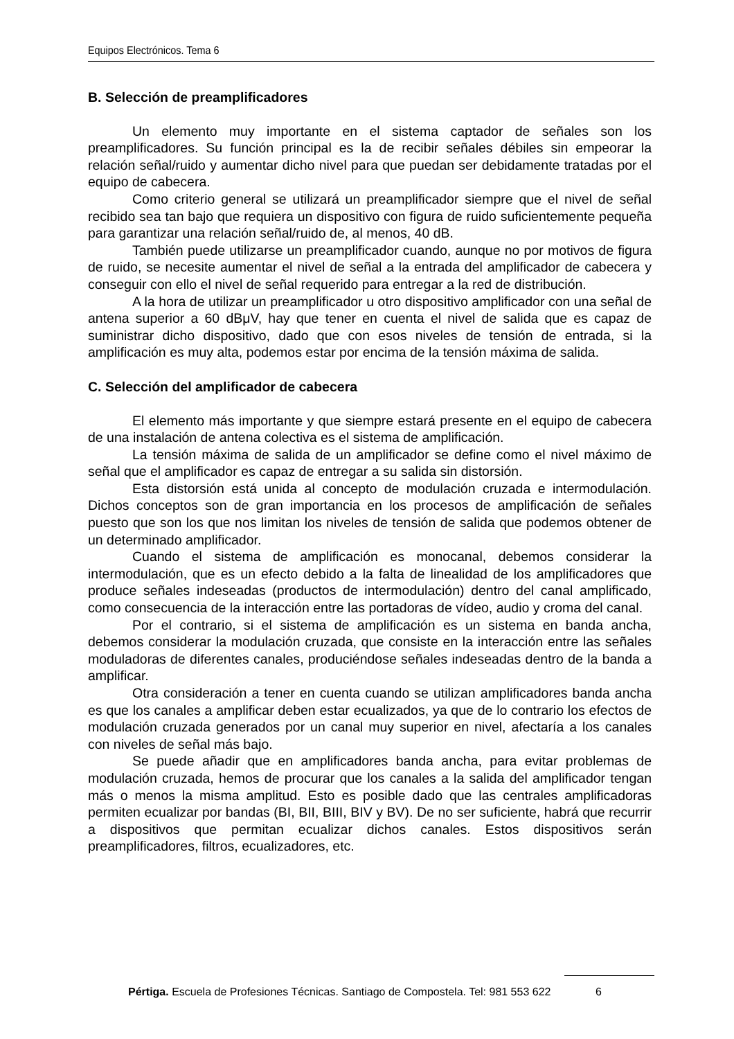Equipos Electrónicos. Tema 6
B. Selección de preamplificadores
Un elemento muy importante en el sistema captador de señales son los preamplificadores. Su función principal es la de recibir señales débiles sin empeorar la relación señal/ruido y aumentar dicho nivel para que puedan ser debidamente tratadas por el equipo de cabecera.
Como criterio general se utilizará un preamplificador siempre que el nivel de señal recibido sea tan bajo que requiera un dispositivo con figura de ruido suficientemente pequeña para garantizar una relación señal/ruido de, al menos, 40 dB.
También puede utilizarse un preamplificador cuando, aunque no por motivos de figura de ruido, se necesite aumentar el nivel de señal a la entrada del amplificador de cabecera y conseguir con ello el nivel de señal requerido para entregar a la red de distribución.
A la hora de utilizar un preamplificador u otro dispositivo amplificador con una señal de antena superior a 60 dBμV, hay que tener en cuenta el nivel de salida que es capaz de suministrar dicho dispositivo, dado que con esos niveles de tensión de entrada, si la amplificación es muy alta, podemos estar por encima de la tensión máxima de salida.
C. Selección del amplificador de cabecera
El elemento más importante y que siempre estará presente en el equipo de cabecera de una instalación de antena colectiva es el sistema de amplificación.
La tensión máxima de salida de un amplificador se define como el nivel máximo de señal que el amplificador es capaz de entregar a su salida sin distorsión.
Esta distorsión está unida al concepto de modulación cruzada e intermodulación. Dichos conceptos son de gran importancia en los procesos de amplificación de señales puesto que son los que nos limitan los niveles de tensión de salida que podemos obtener de un determinado amplificador.
Cuando el sistema de amplificación es monocanal, debemos considerar la intermodulación, que es un efecto debido a la falta de linealidad de los amplificadores que produce señales indeseadas (productos de intermodulación) dentro del canal amplificado, como consecuencia de la interacción entre las portadoras de vídeo, audio y croma del canal.
Por el contrario, si el sistema de amplificación es un sistema en banda ancha, debemos considerar la modulación cruzada, que consiste en la interacción entre las señales moduladoras de diferentes canales, produciéndose señales indeseadas dentro de la banda a amplificar.
Otra consideración a tener en cuenta cuando se utilizan amplificadores banda ancha es que los canales a amplificar deben estar ecualizados, ya que de lo contrario los efectos de modulación cruzada generados por un canal muy superior en nivel, afectaría a los canales con niveles de señal más bajo.
Se puede añadir que en amplificadores banda ancha, para evitar problemas de modulación cruzada, hemos de procurar que los canales a la salida del amplificador tengan más o menos la misma amplitud. Esto es posible dado que las centrales amplificadoras permiten ecualizar por bandas (BI, BII, BIII, BIV y BV). De no ser suficiente, habrá que recurrir a dispositivos que permitan ecualizar dichos canales. Estos dispositivos serán preamplificadores, filtros, ecualizadores, etc.
Pértiga. Escuela de Profesiones Técnicas. Santiago de Compostela. Tel: 981 553 622 6